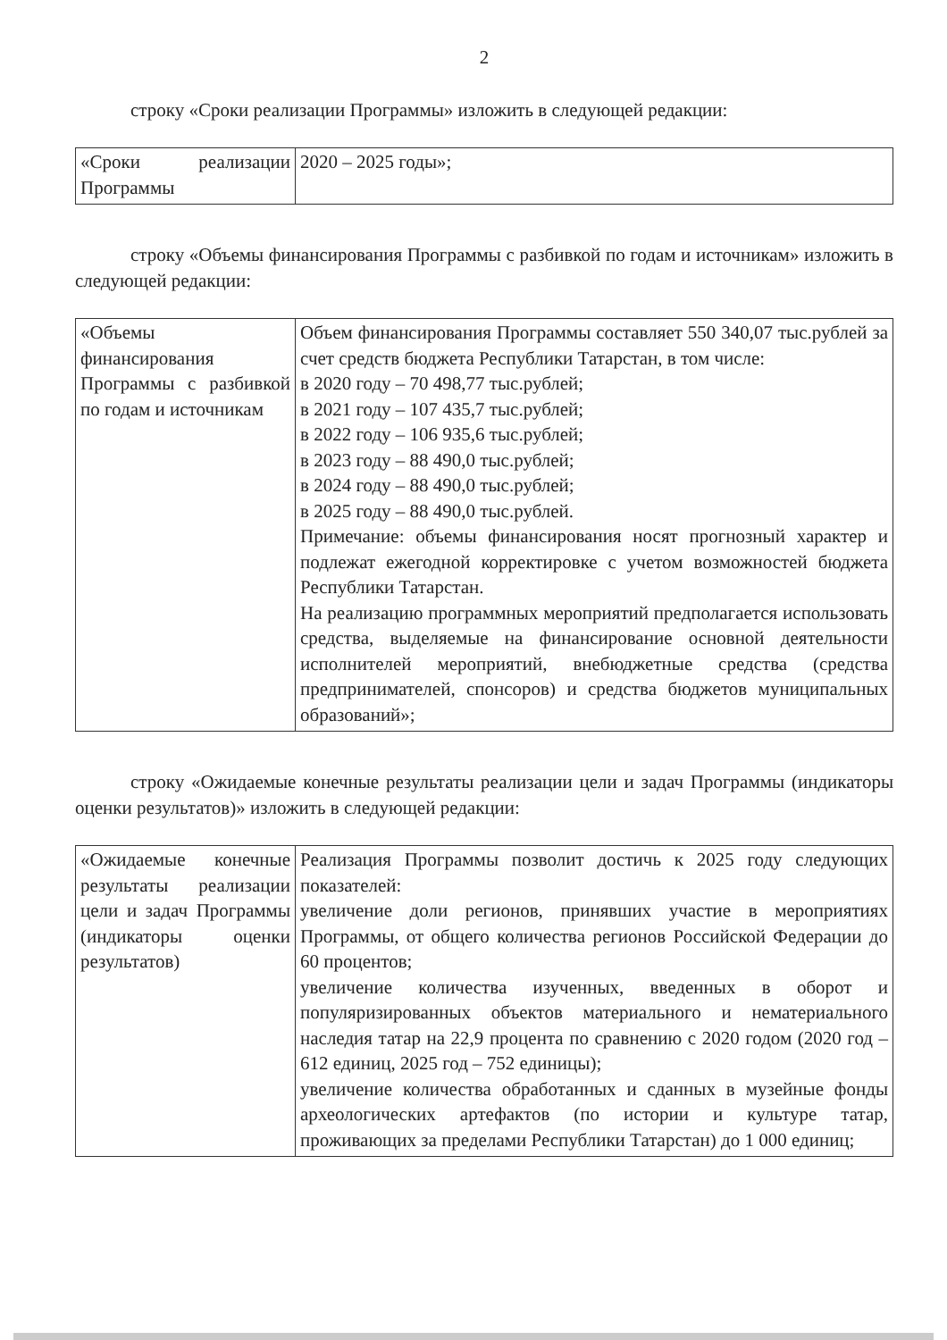2
строку «Сроки реализации Программы» изложить в следующей редакции:
| «Сроки реализации Программы | 2020 – 2025 годы»; |
строку «Объемы финансирования Программы с разбивкой по годам и источникам» изложить в следующей редакции:
| «Объемы финансирования Программы с разбивкой по годам и источникам | Объем финансирования Программы составляет 550 340,07 тыс.рублей за счет средств бюджета Республики Татарстан, в том числе: в 2020 году – 70 498,77 тыс.рублей; в 2021 году – 107 435,7 тыс.рублей; в 2022 году – 106 935,6 тыс.рублей; в 2023 году – 88 490,0 тыс.рублей; в 2024 году – 88 490,0 тыс.рублей; в 2025 году – 88 490,0 тыс.рублей. Примечание: объемы финансирования носят прогнозный характер и подлежат ежегодной корректировке с учетом возможностей бюджета Республики Татарстан. На реализацию программных мероприятий предполагается использовать средства, выделяемые на финансирование основной деятельности исполнителей мероприятий, внебюджетные средства (средства предпринимателей, спонсоров) и средства бюджетов муниципальных образований»; |
строку «Ожидаемые конечные результаты реализации цели и задач Программы (индикаторы оценки результатов)» изложить в следующей редакции:
| «Ожидаемые конечные результаты реализации цели и задач Программы (индикаторы оценки результатов) | Реализация Программы позволит достичь к 2025 году следующих показателей: увеличение доли регионов, принявших участие в мероприятиях Программы, от общего количества регионов Российской Федерации до 60 процентов; увеличение количества изученных, введенных в оборот и популяризированных объектов материального и нематериального наследия татар на 22,9 процента по сравнению с 2020 годом (2020 год – 612 единиц, 2025 год – 752 единицы); увеличение количества обработанных и сданных в музейные фонды археологических артефактов (по истории и культуре татар, проживающих за пределами Республики Татарстан) до 1 000 единиц; |